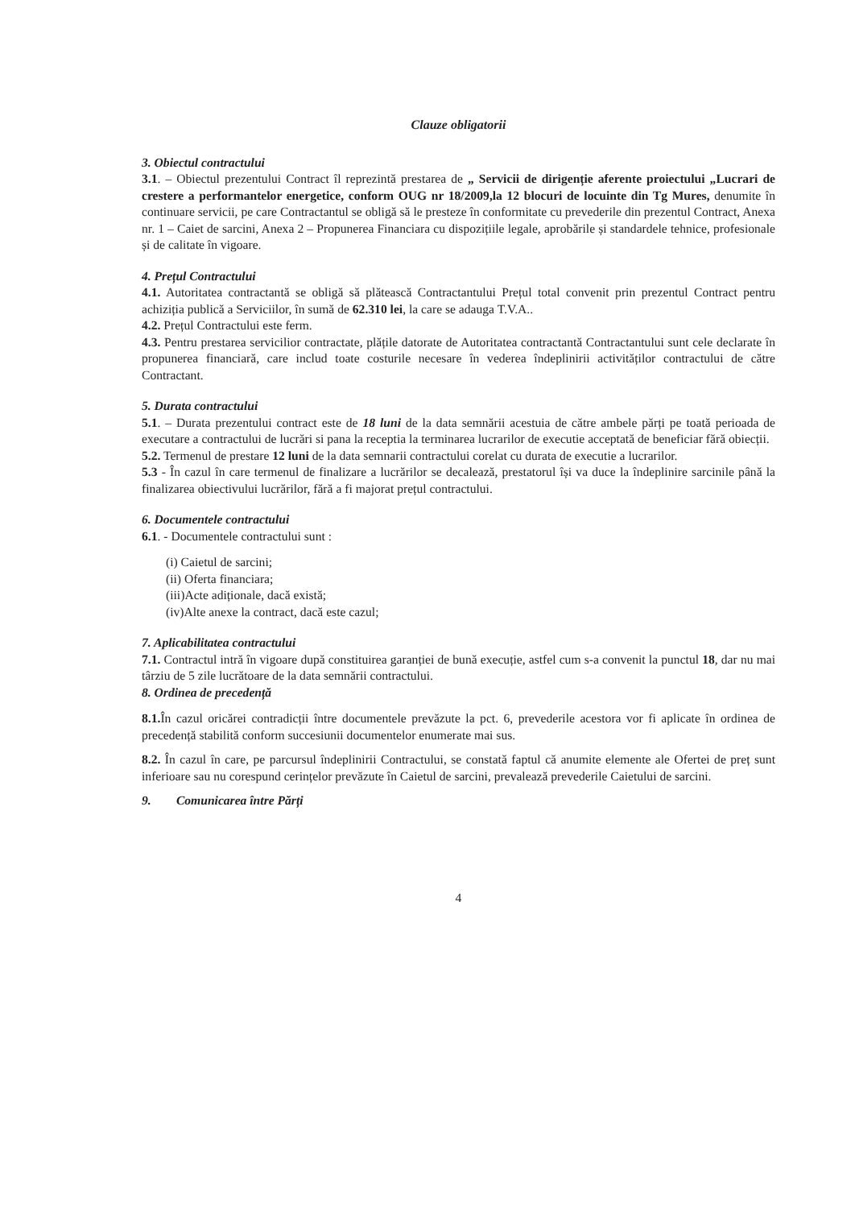Clauze obligatorii
3. Obiectul contractului
3.1. – Obiectul prezentului Contract îl reprezintă prestarea de „ Servicii de dirigenție aferente proiectului „Lucrari de crestere a performantelor energetice, conform OUG nr 18/2009,la 12 blocuri de locuinte din Tg Mures, denumite în continuare servicii, pe care Contractantul se obligă să le presteze în conformitate cu prevederile din prezentul Contract, Anexa nr. 1 – Caiet de sarcini, Anexa 2 – Propunerea Financiara cu dispozițiile legale, aprobările și standardele tehnice, profesionale și de calitate în vigoare.
4. Prețul Contractului
4.1. Autoritatea contractantă se obligă să plătească Contractantului Prețul total convenit prin prezentul Contract pentru achiziția publică a Serviciilor, în sumă de 62.310 lei, la care se adauga T.V.A..
4.2. Prețul Contractului este ferm.
4.3. Pentru prestarea servicilior contractate, plățile datorate de Autoritatea contractantă Contractantului sunt cele declarate în propunerea financiară, care includ toate costurile necesare în vederea îndeplinirii activităților contractului de către Contractant.
5. Durata contractului
5.1. – Durata prezentului contract este de 18 luni de la data semnării acestuia de către ambele părți pe toată perioada de executare a contractului de lucrări si pana la receptia la terminarea lucrarilor de executie acceptată de beneficiar fără obiecții.
5.2. Termenul de prestare 12 luni de la data semnarii contractului corelat cu durata de executie a lucrarilor.
5.3 - În cazul în care termenul de finalizare a lucrărilor se decalează, prestatorul își va duce la îndeplinire sarcinile până la finalizarea obiectivului lucrărilor, fără a fi majorat prețul contractului.
6. Documentele contractului
6.1. - Documentele contractului sunt :
(i) Caietul de sarcini;
(ii) Oferta financiara;
(iii)Acte adiționale, dacă există;
(iv)Alte anexe la contract, dacă este cazul;
7. Aplicabilitatea contractului
7.1. Contractul intră în vigoare după constituirea garanției de bună execuție, astfel cum s-a convenit la punctul 18, dar nu mai târziu de 5 zile lucrătoare de la data semnării contractului.
8. Ordinea de precedență
8.1. În cazul oricărei contradicții între documentele prevăzute la pct. 6, prevederile acestora vor fi aplicate în ordinea de precedență stabilită conform succesiunii documentelor enumerate mai sus.
8.2. În cazul în care, pe parcursul îndeplinirii Contractului, se constată faptul că anumite elemente ale Ofertei de preț sunt inferioare sau nu corespund cerințelor prevăzute în Caietul de sarcini, prevalează prevederile Caietului de sarcini.
9. Comunicarea între Părți
4